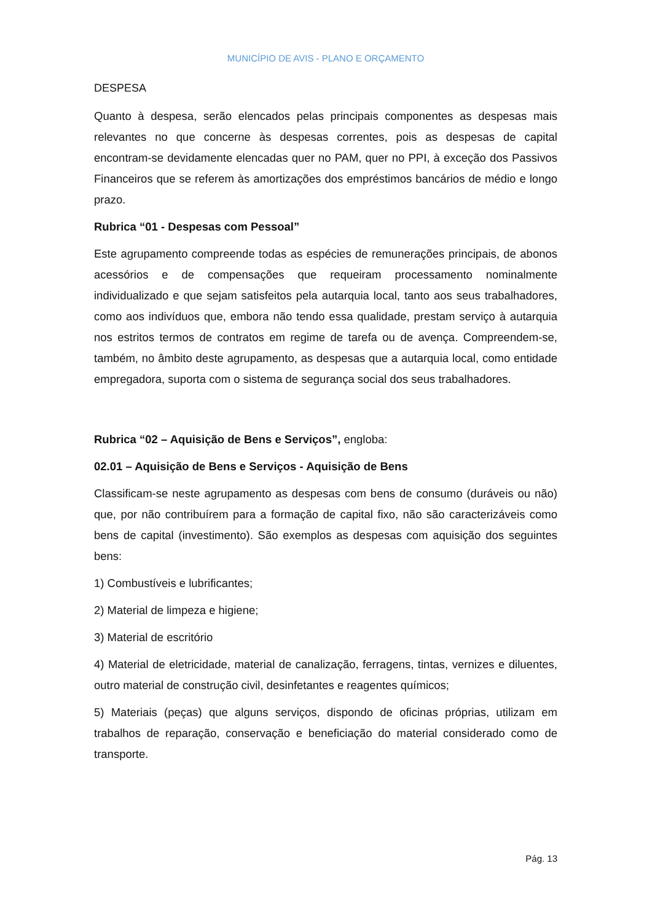MUNICÍPIO DE AVIS - PLANO E ORÇAMENTO
DESPESA
Quanto à despesa, serão elencados pelas principais componentes as despesas mais relevantes no que concerne às despesas correntes, pois as despesas de capital encontram-se devidamente elencadas quer no PAM, quer no PPI, à exceção dos Passivos Financeiros que se referem às amortizações dos empréstimos bancários de médio e longo prazo.
Rubrica “01 - Despesas com Pessoal”
Este agrupamento compreende todas as espécies de remunerações principais, de abonos acessórios e de compensações que requeiram processamento nominalmente individualizado e que sejam satisfeitos pela autarquia local, tanto aos seus trabalhadores, como aos indivíduos que, embora não tendo essa qualidade, prestam serviço à autarquia nos estritos termos de contratos em regime de tarefa ou de avença. Compreendem-se, também, no âmbito deste agrupamento, as despesas que a autarquia local, como entidade empregadora, suporta com o sistema de segurança social dos seus trabalhadores.
Rubrica “02 – Aquisição de Bens e Serviços”, engloba:
02.01 – Aquisição de Bens e Serviços - Aquisição de Bens
Classificam-se neste agrupamento as despesas com bens de consumo (duráveis ou não) que, por não contribuírem para a formação de capital fixo, não são caracterizáveis como bens de capital (investimento). São exemplos as despesas com aquisição dos seguintes bens:
1) Combustíveis e lubrificantes;
2) Material de limpeza e higiene;
3) Material de escritório
4) Material de eletricidade, material de canalização, ferragens, tintas, vernizes e diluentes, outro material de construção civil, desinfetantes e reagentes químicos;
5) Materiais (peças) que alguns serviços, dispondo de oficinas próprias, utilizam em trabalhos de reparação, conservação e beneficiação do material considerado como de transporte.
Pág. 13